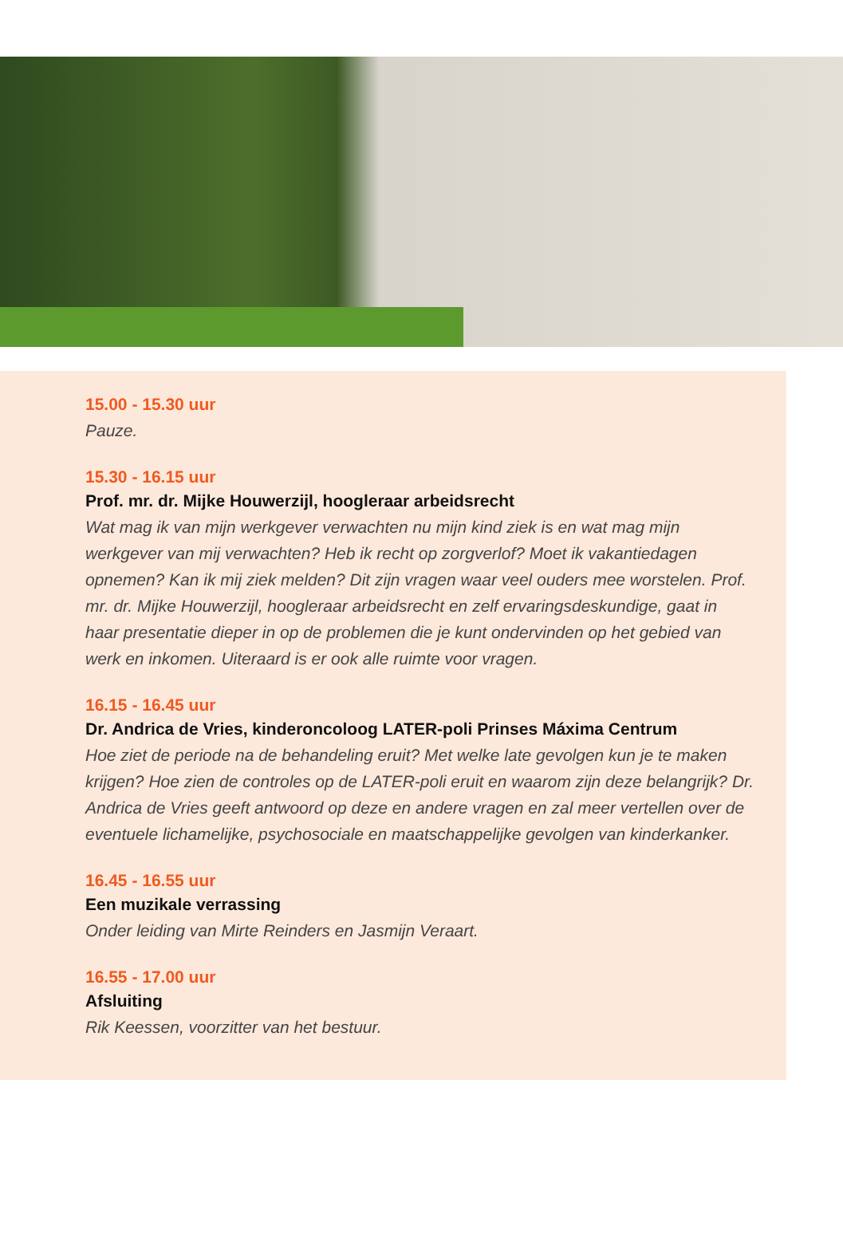15.00 - 15.30 uur
Pauze.
15.30 - 16.15 uur
Prof. mr. dr. Mijke Houwerzijl, hoogleraar arbeidsrecht
Wat mag ik van mijn werkgever verwachten nu mijn kind ziek is en wat mag mijn werkgever van mij verwachten? Heb ik recht op zorgverlof? Moet ik vakantiedagen opnemen? Kan ik mij ziek melden? Dit zijn vragen waar veel ouders mee worstelen. Prof. mr. dr. Mijke Houwerzijl, hoogleraar arbeidsrecht en zelf ervaringsdeskundige, gaat in haar presentatie dieper in op de problemen die je kunt ondervinden op het gebied van werk en inkomen. Uiteraard is er ook alle ruimte voor vragen.
16.15 - 16.45 uur
Dr. Andrica de Vries, kinderoncoloog LATER-poli Prinses Máxima Centrum
Hoe ziet de periode na de behandeling eruit? Met welke late gevolgen kun je te maken krijgen? Hoe zien de controles op de LATER-poli eruit en waarom zijn deze belangrijk? Dr. Andrica de Vries geeft antwoord op deze en andere vragen en zal meer vertellen over de eventuele lichamelijke, psychosociale en maatschappelijke gevolgen van kinderkanker.
16.45 - 16.55 uur
Een muzikale verrassing
Onder leiding van Mirte Reinders en Jasmijn Veraart.
16.55 - 17.00 uur
Afsluiting
Rik Keessen, voorzitter van het bestuur.